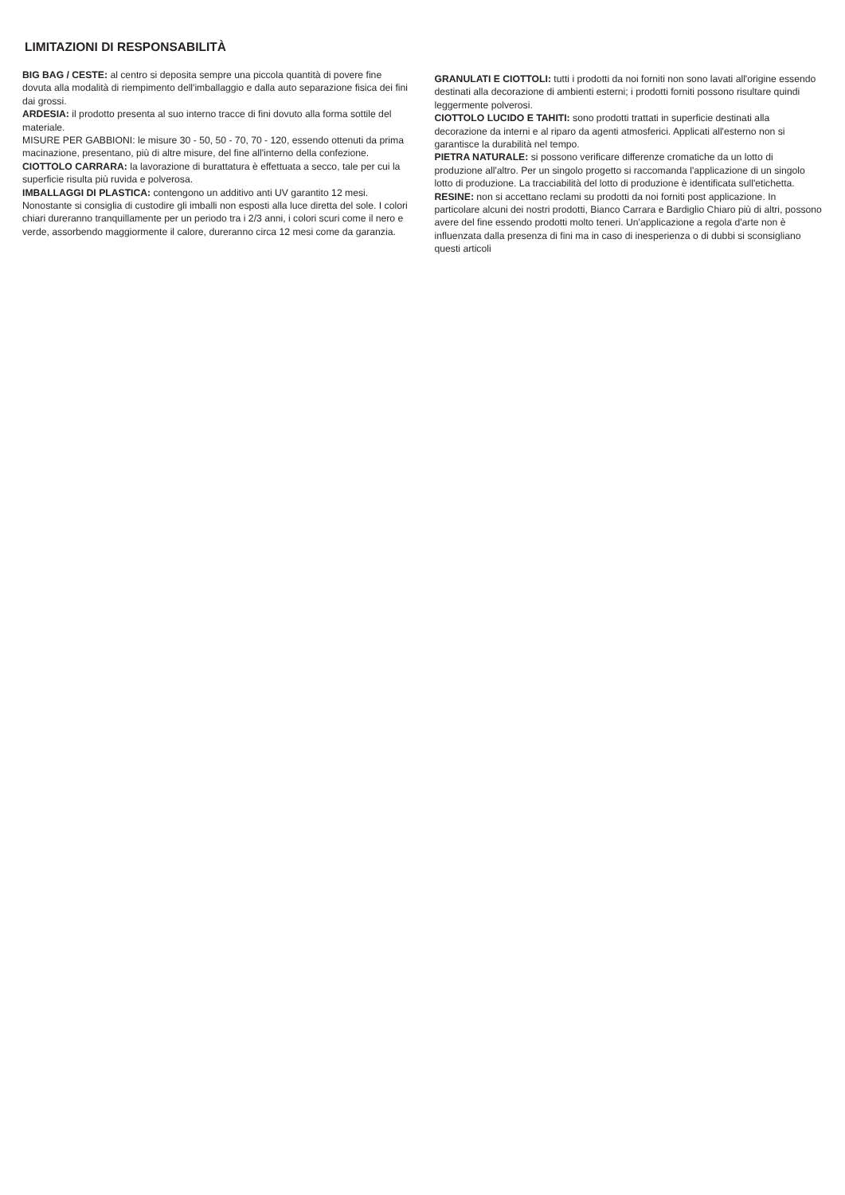LIMITAZIONI DI RESPONSABILITÀ
BIG BAG / CESTE: al centro si deposita sempre una piccola quantità di povere fine dovuta alla modalità di riempimento dell'imballaggio e dalla auto separazione fisica dei fini dai grossi.
ARDESIA: il prodotto presenta al suo interno tracce di fini dovuto alla forma sottile del materiale.
MISURE PER GABBIONI: le misure 30 - 50, 50 - 70, 70 - 120, essendo ottenuti da prima macinazione, presentano, più di altre misure, del fine all'interno della confezione.
CIOTTOLO CARRARA: la lavorazione di burattatura è effettuata a secco, tale per cui la superficie risulta più ruvida e polverosa.
IMBALLAGGI DI PLASTICA: contengono un additivo anti UV garantito 12 mesi. Nonostante si consiglia di custodire gli imballi non esposti alla luce diretta del sole. I colori chiari dureranno tranquillamente per un periodo tra i 2/3 anni, i colori scuri come il nero e verde, assorbendo maggiormente il calore, dureranno circa 12 mesi come da garanzia.
GRANULATI E CIOTTOLI: tutti i prodotti da noi forniti non sono lavati all'origine essendo destinati alla decorazione di ambienti esterni; i prodotti forniti possono risultare quindi leggermente polverosi.
CIOTTOLO LUCIDO E TAHITI: sono prodotti trattati in superficie destinati alla decorazione da interni e al riparo da agenti atmosferici. Applicati all'esterno non si garantisce la durabilità nel tempo.
PIETRA NATURALE: si possono verificare differenze cromatiche da un lotto di produzione all'altro. Per un singolo progetto si raccomanda l'applicazione di un singolo lotto di produzione. La tracciabilità del lotto di produzione è identificata sull'etichetta.
RESINE: non si accettano reclami su prodotti da noi forniti post applicazione. In particolare alcuni dei nostri prodotti, Bianco Carrara e Bardiglio Chiaro più di altri, possono avere del fine essendo prodotti molto teneri. Un'applicazione a regola d'arte non è influenzata dalla presenza di fini ma in caso di inesperienza o di dubbi si sconsigliano questi articoli